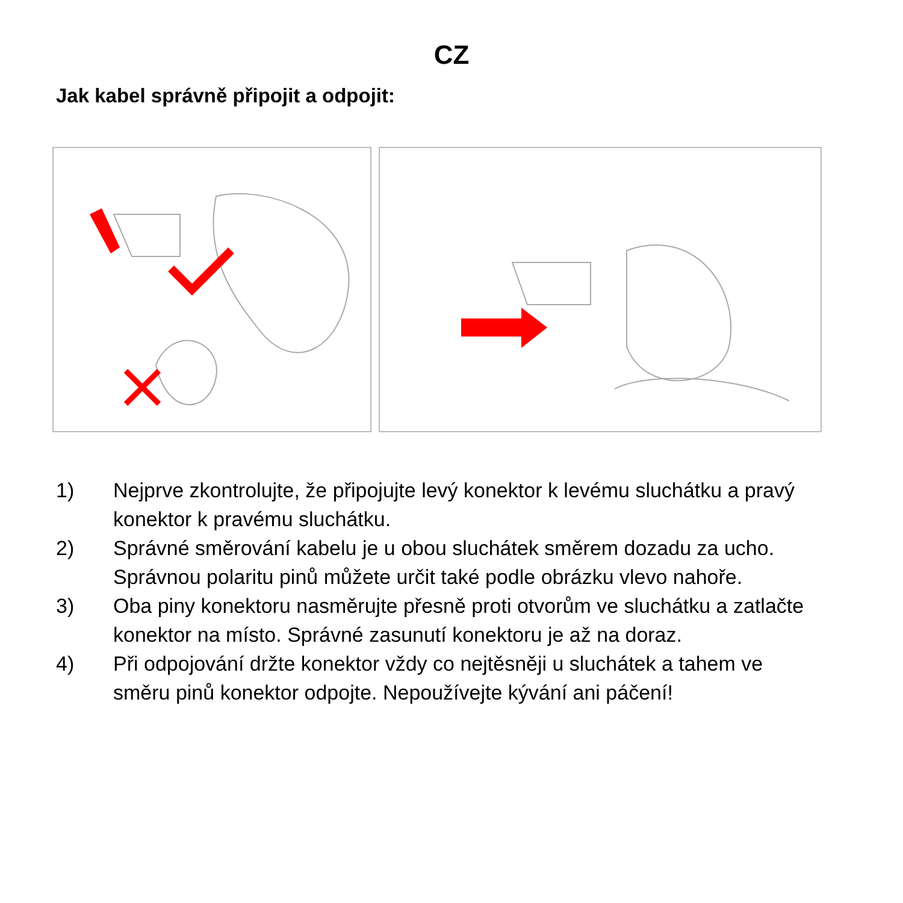CZ
Jak kabel správně připojit a odpojit:
1) Nejprve zkontrolujte, že připojujte levý konektor k levému sluchátku a pravý konektor k pravému sluchátku.
2) Správné směrování kabelu je u obou sluchátek směrem dozadu za ucho. Správnou polaritu pinů můžete určit také podle obrázku vlevo nahoře.
3) Oba piny konektoru nasměrujte přesně proti otvorům ve sluchátku a zatlačte konektor na místo. Správné zasunutí konektoru je až na doraz.
4) Při odpojování držte konektor vždy co nejtěsněji u sluchátek a tahem ve směru pinů konektor odpojte. Nepoužívejte kývání ani páčení!